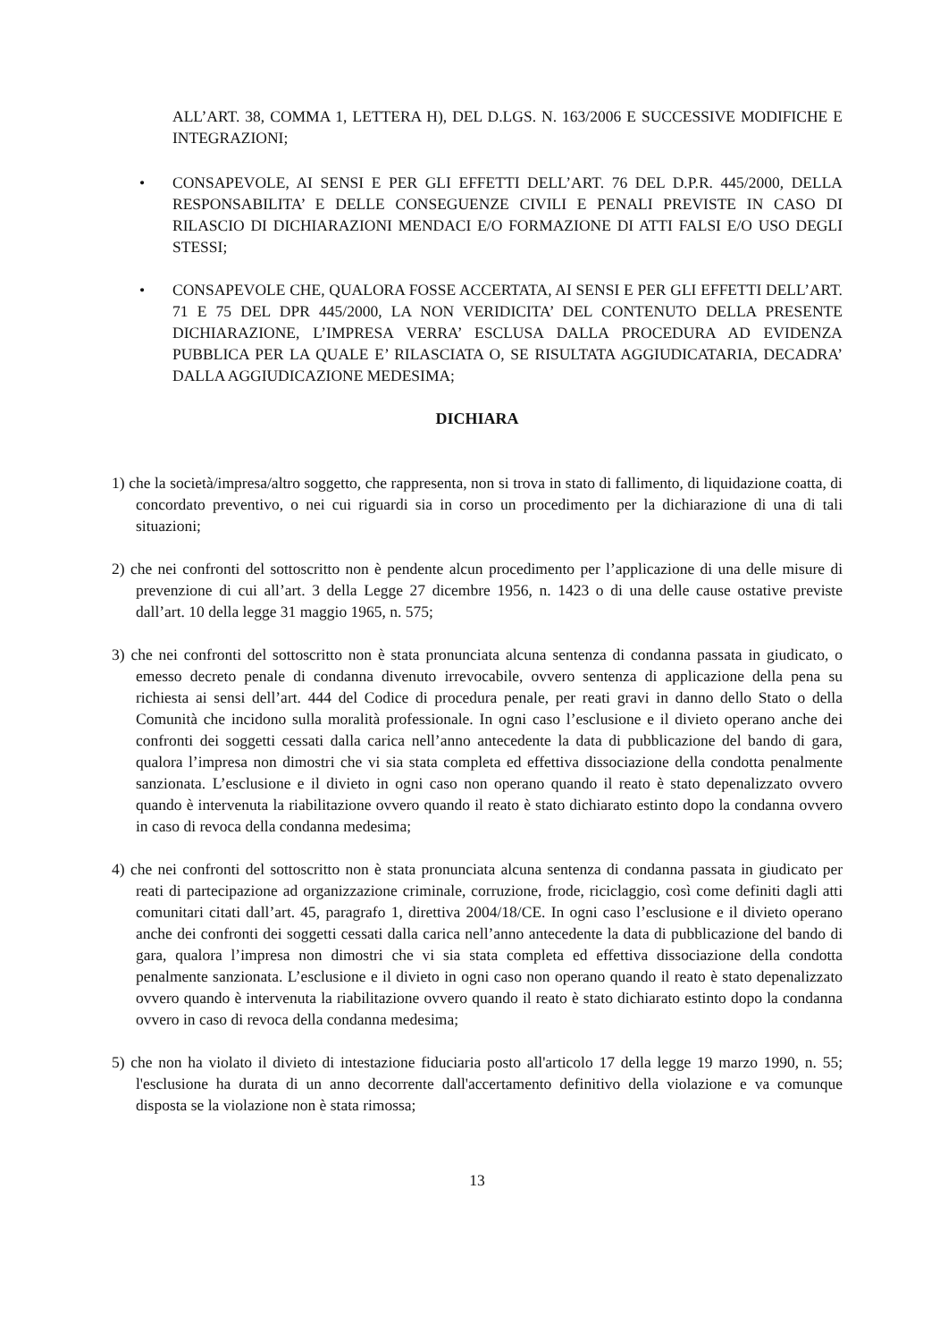ALL’ART. 38, COMMA 1, LETTERA H), DEL D.LGS. N. 163/2006 E SUCCESSIVE MODIFICHE E INTEGRAZIONI;
• CONSAPEVOLE, AI SENSI E PER GLI EFFETTI DELL’ART. 76 DEL D.P.R. 445/2000, DELLA RESPONSABILITA’ E DELLE CONSEGUENZE CIVILI E PENALI PREVISTE IN CASO DI RILASCIO DI DICHIARAZIONI MENDACI E/O FORMAZIONE DI ATTI FALSI E/O USO DEGLI STESSI;
• CONSAPEVOLE CHE, QUALORA FOSSE ACCERTATA, AI SENSI E PER GLI EFFETTI DELL’ART. 71 E 75 DEL DPR 445/2000, LA NON VERIDICITA’ DEL CONTENUTO DELLA PRESENTE DICHIARAZIONE, L’IMPRESA VERRA’ ESCLUSA DALLA PROCEDURA AD EVIDENZA PUBBLICA PER LA QUALE E’ RILASCIATA O, SE RISULTATA AGGIUDICATARIA, DECADRA’ DALLA AGGIUDICAZIONE MEDESIMA;
DICHIARA
1) che la società/impresa/altro soggetto, che rappresenta, non si trova in stato di fallimento, di liquidazione coatta, di concordato preventivo, o nei cui riguardi sia in corso un procedimento per la dichiarazione di una di tali situazioni;
2) che nei confronti del sottoscritto non è pendente alcun procedimento per l’applicazione di una delle misure di prevenzione di cui all’art. 3 della Legge 27 dicembre 1956, n. 1423 o di una delle cause ostative previste dall’art. 10 della legge 31 maggio 1965, n. 575;
3) che nei confronti del sottoscritto non è stata pronunciata alcuna sentenza di condanna passata in giudicato, o emesso decreto penale di condanna divenuto irrevocabile, ovvero sentenza di applicazione della pena su richiesta ai sensi dell’art. 444 del Codice di procedura penale, per reati gravi in danno dello Stato o della Comunità che incidono sulla moralità professionale. In ogni caso l’esclusione e il divieto operano anche dei confronti dei soggetti cessati dalla carica nell’anno antecedente la data di pubblicazione del bando di gara, qualora l’impresa non dimostri che vi sia stata completa ed effettiva dissociazione della condotta penalmente sanzionata. L’esclusione e il divieto in ogni caso non operano quando il reato è stato depenalizzato ovvero quando è intervenuta la riabilitazione ovvero quando il reato è stato dichiarato estinto dopo la condanna ovvero in caso di revoca della condanna medesima;
4) che nei confronti del sottoscritto non è stata pronunciata alcuna sentenza di condanna passata in giudicato per reati di partecipazione ad organizzazione criminale, corruzione, frode, riciclaggio, così come definiti dagli atti comunitari citati dall’art. 45, paragrafo 1, direttiva 2004/18/CE. In ogni caso l’esclusione e il divieto operano anche dei confronti dei soggetti cessati dalla carica nell’anno antecedente la data di pubblicazione del bando di gara, qualora l’impresa non dimostri che vi sia stata completa ed effettiva dissociazione della condotta penalmente sanzionata. L’esclusione e il divieto in ogni caso non operano quando il reato è stato depenalizzato ovvero quando è intervenuta la riabilitazione ovvero quando il reato è stato dichiarato estinto dopo la condanna ovvero in caso di revoca della condanna medesima;
5) che non ha violato il divieto di intestazione fiduciaria posto all'articolo 17 della legge 19 marzo 1990, n. 55; l'esclusione ha durata di un anno decorrente dall'accertamento definitivo della violazione e va comunque disposta se la violazione non è stata rimossa;
13